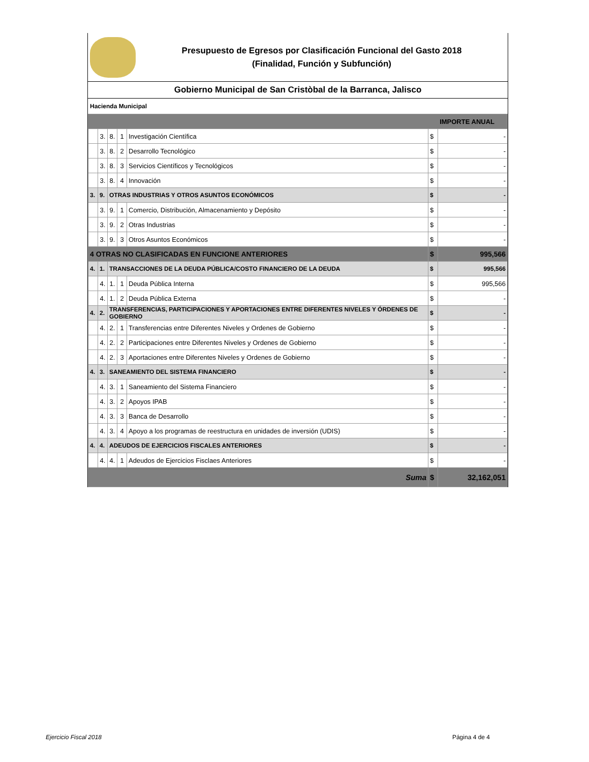Presupuesto de Egresos por Clasificación Funcional del Gasto 2018
(Finalidad, Función y Subfunción)
Gobierno Municipal de San Cristòbal de la Barranca, Jalisco
Hacienda Municipal
| IMPORTE ANUAL | | | | | | |
| --- | --- | --- | --- | --- | --- | --- |
| | 3. | 8. | 1 | Investigación Científica | $ | - |
| | 3. | 8. | 2 | Desarrollo Tecnológico | $ | - |
| | 3. | 8. | 3 | Servicios Científicos y Tecnológicos | $ | - |
| | 3. | 8. | 4 | Innovación | $ | - |
| 3. | 9. | OTRAS INDUSTRIAS Y OTROS ASUNTOS ECONÓMICOS | | | $ | - |
| | 3. | 9. | 1 | Comercio, Distribución, Almacenamiento y Depósito | $ | - |
| | 3. | 9. | 2 | Otras Industrias | $ | - |
| | 3. | 9. | 3 | Otros Asuntos Económicos | $ | - |
| 4 OTRAS NO CLASIFICADAS EN FUNCIONE ANTERIORES | | | | | $ | 995,566 |
| 4. | 1. | TRANSACCIONES DE LA DEUDA PÚBLICA/COSTO FINANCIERO DE LA DEUDA | | | $ | 995,566 |
| | 4. | 1. | 1 | Deuda Pública Interna | $ | 995,566 |
| | 4. | 1. | 2 | Deuda Pública Externa | $ | - |
| 4. | 2. | TRANSFERENCIAS, PARTICIPACIONES Y APORTACIONES ENTRE DIFERENTES NIVELES Y ÓRDENES DE GOBIERNO | | | $ | - |
| | 4. | 2. | 1 | Transferencias entre Diferentes Niveles y Ordenes de Gobierno | $ | - |
| | 4. | 2. | 2 | Participaciones entre Diferentes Niveles y Ordenes de Gobierno | $ | - |
| | 4. | 2. | 3 | Aportaciones entre Diferentes Niveles y Ordenes de Gobierno | $ | - |
| 4. | 3. | SANEAMIENTO DEL SISTEMA FINANCIERO | | | $ | - |
| | 4. | 3. | 1 | Saneamiento del Sistema Financiero | $ | - |
| | 4. | 3. | 2 | Apoyos IPAB | $ | - |
| | 4. | 3. | 3 | Banca de Desarrollo | $ | - |
| | 4. | 3. | 4 | Apoyo a los programas de reestructura en unidades de inversión (UDIS) | $ | - |
| 4. | 4. | ADEUDOS DE EJERCICIOS FISCALES ANTERIORES | | | $ | - |
| | 4. | 4. | 1 | Adeudos de Ejercicios Fisclaes Anteriores | $ | - |
| Suma | | | | | $ | 32,162,051 |
Ejercicio Fiscal 2018 Página 4 de 4